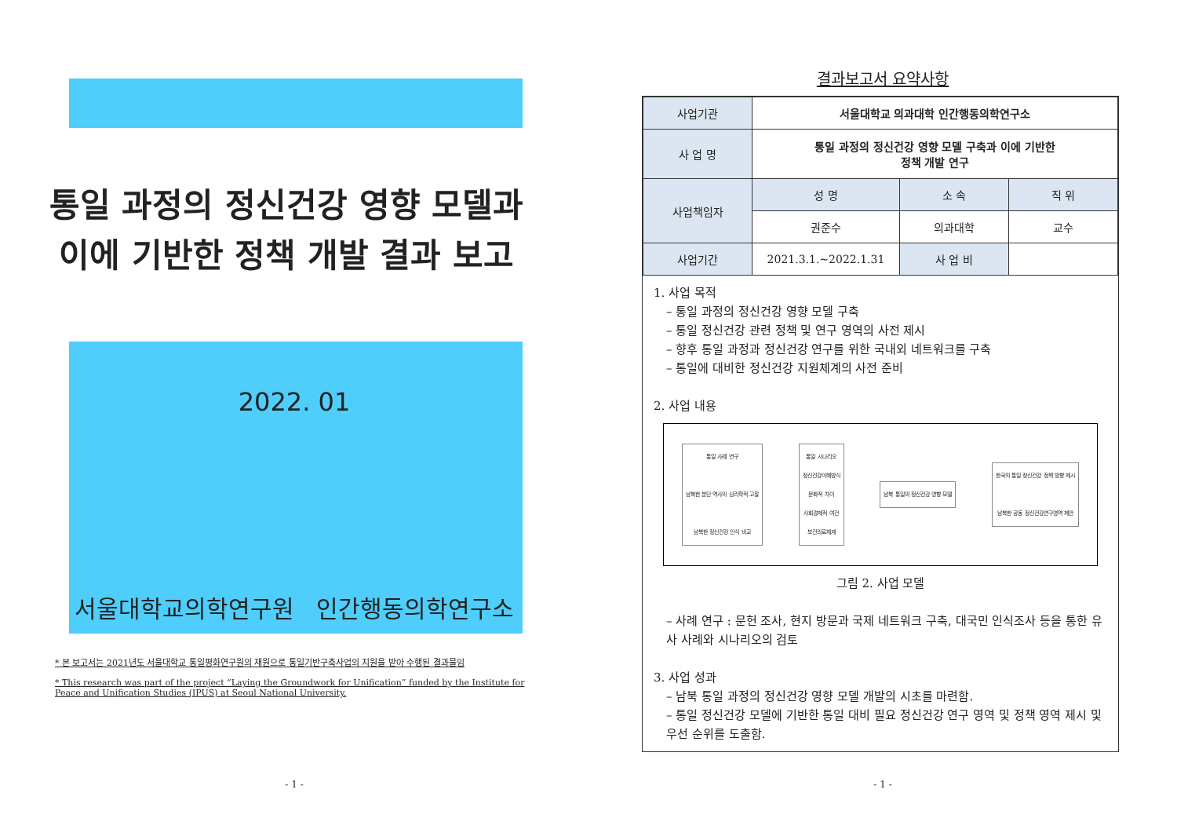통일 과정의 정신건강 영향 모델과
이에 기반한 정책 개발 결과 보고
2022. 01
서울대학교의학연구원 인간행동의학연구소
* 본 보고서는 2021년도 서울대학교 통일평화연구원의 재원으로 통일기반구축사업의 지원을 받아 수행된 결과물임
* This research was part of the project “Laying the Groundwork for Unification” funded by the Institute for Peace and Unification Studies (IPUS) at Seoul National University.
- 1 -
결과보고서 요약사항
| 사업기관 | 서울대학교 의과대학 인간행동의학연구소 | | |
| 사 업 명 | 통일 과정의 정신건강 영향 모델 구축과 이에 기반한 정책 개발 연구 | | |
| 사업책임자 | 성 명 | 소 속 | 직 위 |
| | 권준수 | 의과대학 | 교수 |
| 사업기간 | 2021.3.1.~2022.1.31 | 사 업 비 | |
1. 사업 목적
– 통일 과정의 정신건강 영향 모델 구축
– 통일 정신건강 관련 정책 및 연구 영역의 사전 제시
– 향후 통일 과정과 정신건강 연구를 위한 국내외 네트워크를 구축
– 통일에 대비한 정신건강 지원체계의 사전 준비
2. 사업 내용
통일 사례 연구
남북한 분단 역사의 심리학적 고찰
남북한 정신건강 인식 비교
통일 시나리오
정신건강이해방식
문화적 차이
사회경제적 여건
보건의료체계
남북 통일의 정신건강 영향 모델
한국의 통일 정신건강 정책 방향 제시
남북한 공동 정신건강연구영역 제안
그림 2. 사업 모델
– 사례 연구 : 문헌 조사, 현지 방문과 국제 네트워크 구축, 대국민 인식조사 등을 통한 유사 사례와 시나리오의 검토
3. 사업 성과
– 남북 통일 과정의 정신건강 영향 모델 개발의 시초를 마련함.
– 통일 정신건강 모델에 기반한 통일 대비 필요 정신건강 연구 영역 및 정책 영역 제시 및 우선 순위를 도출함.
- 1 -